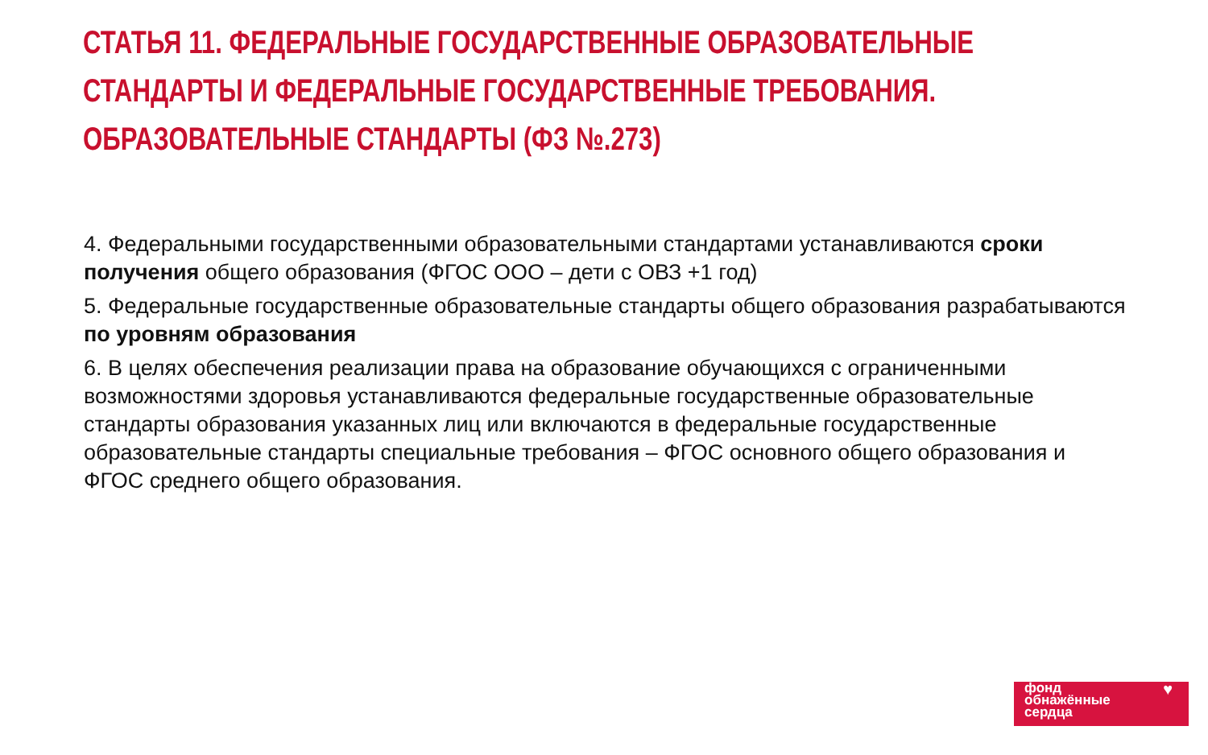СТАТЬЯ 11. ФЕДЕРАЛЬНЫЕ ГОСУДАРСТВЕННЫЕ ОБРАЗОВАТЕЛЬНЫЕ СТАНДАРТЫ И ФЕДЕРАЛЬНЫЕ ГОСУДАРСТВЕННЫЕ ТРЕБОВАНИЯ. ОБРАЗОВАТЕЛЬНЫЕ СТАНДАРТЫ (ФЗ №.273)
4. Федеральными государственными образовательными стандартами устанавливаются сроки получения общего образования (ФГОС ООО – дети с ОВЗ +1 год)
5. Федеральные государственные образовательные стандарты общего образования разрабатываются по уровням образования
6. В целях обеспечения реализации права на образование обучающихся с ограниченными возможностями здоровья устанавливаются федеральные государственные образовательные стандарты образования указанных лиц или включаются в федеральные государственные образовательные стандарты специальные требования – ФГОС основного общего образования и ФГОС среднего общего образования.
фонд
обнажённые
сердца
♥